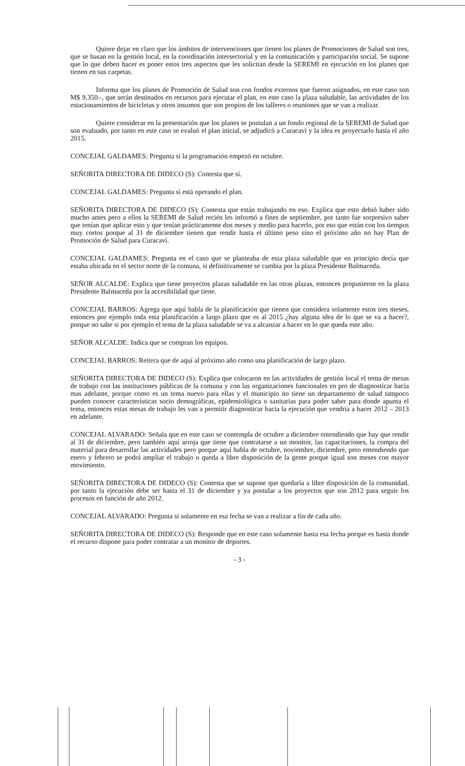Quiere dejar en claro que los ámbitos de intervenciones que tienen los planes de Promociones de Salud son tres, que se basan en la gestión local, en la coordinación intersectorial y en la comunicación y participación social. Se supone que lo que deben hacer es poner estos tres aspectos que les solicitan desde la SEREMI en ejecución en los planes que tienen en sus carpetas.
Informa que los planes de Promoción de Salud son con fondos externos que fueron asignados, en este caso son M$ 9.350.-, que serán destinados en recursos para ejecutar el plan, en este caso la plaza saludable, las actividades de los estacionamientos de bicicletas y otros insumos que son propios de los talleres o reuniones que se van a realizar.
Quiere considerar en la presentación que los planes se postulan a un fondo regional de la SEREMI de Salud que son evaluado, por tanto en este caso se evaluó el plan inicial, se adjudicó a Curacaví y la idea es proyectarlo hasta el año 2015.
CONCEJAL GALDAMES: Pregunta si la programación empezó en octubre.
SEÑORITA DIRECTORA DE DIDECO (S): Contesta que sí.
CONCEJAL GALDAMES: Pregunta si está operando el plan.
SEÑORITA DIRECTORA DE DIDECO (S): Contesta que están trabajando en eso. Explica que esto debió haber sido mucho antes pero a ellos la SEREMI de Salud recién les informó a fines de septiembre, por tanto fue sorpresivo saber que tenían que aplicar esto y que tenían prácticamente dos meses y medio para hacerlo, por eso que están con los tiempos muy cortos porque al 31 de diciembre tienen que rendir hasta el último peso sino el próximo año no hay Plan de Promoción de Salud para Curacaví.
CONCEJAL GALDAMES: Pregunta en el caso que se planteaba de esta plaza saludable que en principio decía que estaba ubicada en el sector norte de la comuna, si definitivamente se cambia por la plaza Presidente Balmaceda.
SEÑOR ALCALDE: Explica que tiene proyectos plazas saludable en las otras plazas, entonces propusieron en la plaza Presidente Balmaceda por la accesibilidad que tiene.
CONCEJAL BARROS: Agrega que aquí habla de la planificación que tienen que considera solamente estos tres meses, entonces por ejemplo toda esta planificación a largo plazo que es al 2015 ¿hay alguna idea de lo que se va a hacer?, porque no sabe si por ejemplo el tema de la plaza saludable se va a alcanzar a hacer en lo que queda este año.
SEÑOR ALCALDE: Indica que se compran los equipos.
CONCEJAL BARROS: Reitera que de aquí al próximo año como una planificación de largo plazo.
SEÑORITA DIRECTORA DE DIDECO (S): Explica que colocaron en las actividades de gestión local el tema de mesas de trabajo con las instituciones públicas de la comuna y con las organizaciones funcionales en pro de diagnosticar hacia mas adelante, porque como es un tema nuevo para ellas y el municipio no tiene un departamento de salud tampoco pueden conocer características socio demográficas, epidemiológica o sanitarias para poder saber para donde apunta el tema, entonces estas mesas de trabajo les van a permitir diagnosticar hacia la ejecución que vendría a hacer 2012 – 2013 en adelante.
CONCEJAL ALVARADO: Señala que en este caso se contempla de octubre a diciembre entendiendo que hay que rendir al 31 de diciembre, pero también aquí arroja que tiene que contratarse a un monitor, las capacitaciones, la compra del material para desarrollar las actividades pero porque aquí habla de octubre, noviembre, diciembre, pero entendiendo que enero y febrero se podrá ampliar el trabajo o queda a libre disposición de la gente porque igual son meses con mayor movimiento.
SEÑORITA DIRECTORA DE DIDECO (S): Contesta que se supone que quedaría a libre disposición de la comunidad, por tanto la ejecución debe ser hasta el 31 de diciembre y ya postular a los proyectos que son 2012 para seguir los procesos en función de año 2012.
CONCEJAL ALVARADO: Pregunta si solamente en esa fecha se van a realizar a fin de cada año.
SEÑORITA DIRECTORA DE DIDECO (S): Responde que en este caso solamente hasta esa fecha porque es hasta donde el recurso dispone para poder contratar a un monitor de deportes.
- 3 -